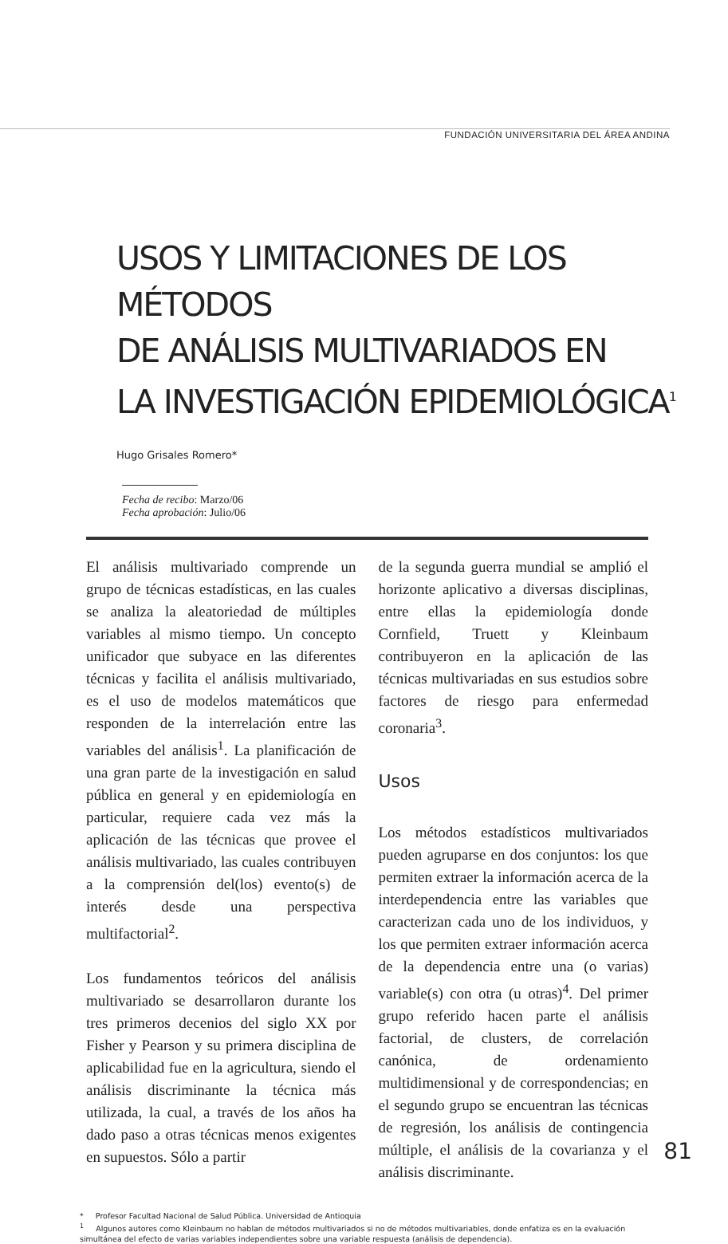FUNDACIÓN UNIVERSITARIA DEL ÁREA ANDINA
USOS Y LIMITACIONES DE LOS MÉTODOS
DE ANÁLISIS MULTIVARIADOS EN
LA INVESTIGACIÓN EPIDEMIOLÓGICA<sup>1</sup>
Hugo Grisales Romero*
Fecha de recibo: Marzo/06
Fecha aprobación: Julio/06
El análisis multivariado comprende un grupo de técnicas estadísticas, en las cuales se analiza la aleatoriedad de múltiples variables al mismo tiempo. Un concepto unificador que subyace en las diferentes técnicas y facilita el análisis multivariado, es el uso de modelos matemáticos que responden de la interrelación entre las variables del análisis<sup>1</sup>. La planificación de una gran parte de la investigación en salud pública en general y en epidemiología en particular, requiere cada vez más la aplicación de las técnicas que provee el análisis multivariado, las cuales contribuyen a la comprensión del(los) evento(s) de interés desde una perspectiva multifactorial<sup>2</sup>.
Los fundamentos teóricos del análisis multivariado se desarrollaron durante los tres primeros decenios del siglo XX por Fisher y Pearson y su primera disciplina de aplicabilidad fue en la agricultura, siendo el análisis discriminante la técnica más utilizada, la cual, a través de los años ha dado paso a otras técnicas menos exigentes en supuestos. Sólo a partir
de la segunda guerra mundial se amplió el horizonte aplicativo a diversas disciplinas, entre ellas la epidemiología donde Cornfield, Truett y Kleinbaum contribuyeron en la aplicación de las técnicas multivariadas en sus estudios sobre factores de riesgo para enfermedad coronaria<sup>3</sup>.
Usos
Los métodos estadísticos multivariados pueden agruparse en dos conjuntos: los que permiten extraer la información acerca de la interdependencia entre las variables que caracterizan cada uno de los individuos, y los que permiten extraer información acerca de la dependencia entre una (o varias) variable(s) con otra (u otras)<sup>4</sup>. Del primer grupo referido hacen parte el análisis factorial, de clusters, de correlación canónica, de ordenamiento multidimensional y de correspondencias; en el segundo grupo se encuentran las técnicas de regresión, los análisis de contingencia múltiple, el análisis de la covarianza y el análisis discriminante.
* Profesor Facultad Nacional de Salud Pública. Universidad de Antioquia
<sup>1</sup> Algunos autores como Kleinbaum no hablan de métodos multivariados si no de métodos multivariables, donde enfatiza es en la evaluación simultánea del efecto de varias variables independientes sobre una variable respuesta (análisis de dependencia).
81